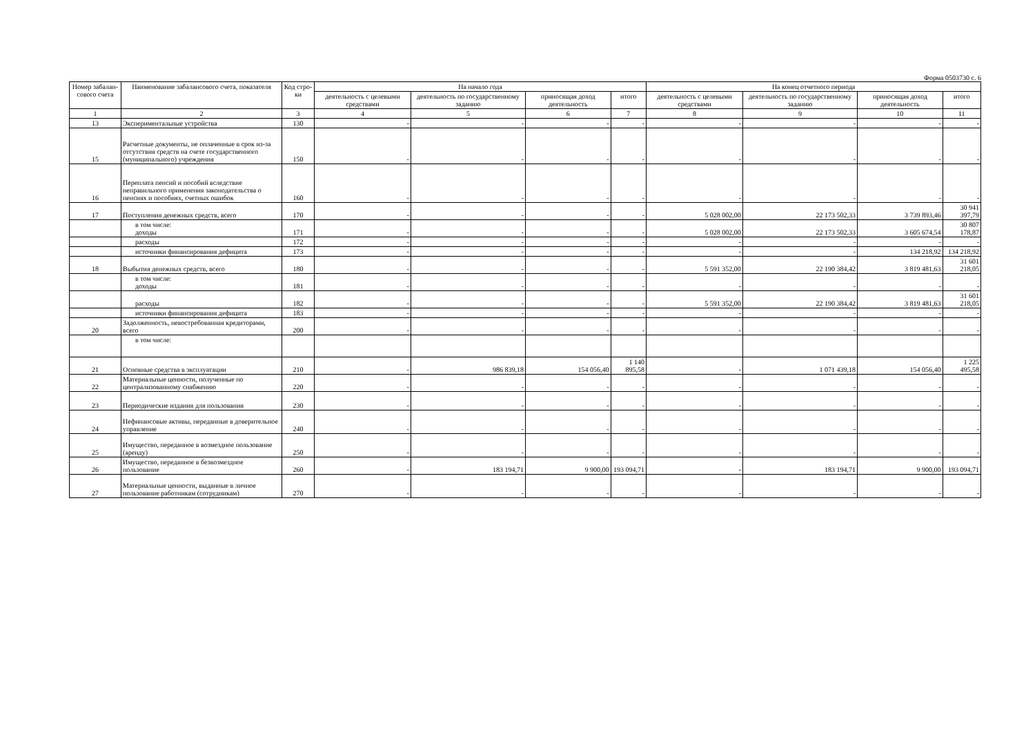Форма 0503730 с. 6
| Номер забалан-сового счета | Наименование забалансового счета, показателя | Код стро-ки | На начало года | | | | На конец отчетного периода | | | |
| --- | --- | --- | --- | --- | --- | --- | --- | --- | --- | --- |
| | | | деятельность с целевыми средствами | деятельность по государственному заданию | приносящая доход деятельность | итого | деятельность с целевыми средствами | деятельность по государственному заданию | приносящая доход деятельность | итого |
| 1 | 2 | 3 | 4 | 5 | 6 | 7 | 8 | 9 | 10 | 11 |
| 13 | Экспериментальные устройства | 130 | - | - | - | - | - | - | - | - |
| 15 | Расчетные документы, не оплаченные в срок из-за отсутствия средств на счете государственного (муниципального) учреждения | 150 | - | - | - | - | - | - | - | - |
| 16 | Переплата пенсий и пособий вследствие неправильного применения законодательства о пенсиях и пособиях, счетных ошибок | 160 | - | - | - | - | - | - | - | - |
| 17 | Поступления денежных средств, всего | 170 | - | - | - | - | 5 028 002,00 | 22 173 502,33 | 3 739 893,46 | 30 941 397,79 |
| | в том числе: доходы | 171 | - | - | - | - | 5 028 002,00 | 22 173 502,33 | 3 605 674,54 | 30 807 178,87 |
| | расходы | 172 | - | - | - | - | - | - | - | - |
| | источники финансирования дефицита | 173 | - | - | - | - | - | - | 134 218,92 | 134 218,92 |
| 18 | Выбытия денежных средств, всего | 180 | - | - | - | - | 5 591 352,00 | 22 190 384,42 | 3 819 481,63 | 31 601 218,05 |
| | в том числе: доходы | 181 | - | - | - | - | - | - | - | - |
| | расходы | 182 | - | - | - | - | 5 591 352,00 | 22 190 384,42 | 3 819 481,63 | 31 601 218,05 |
| | источники финансирования дефицита | 183 | - | - | - | - | - | - | - | - |
| 20 | Задолженность, невостребованная кредиторами, всего | 200 | - | - | - | - | - | - | - | - |
| | в том числе: | | | | | | | | | |
| 21 | Основные средства в эксплуатации | 210 | - | 986 839,18 | 154 056,40 | 1 140 895,58 | - | 1 071 439,18 | 154 056,40 | 1 225 495,58 |
| 22 | Материальные ценности, полученные по централизованному снабжению | 220 | - | - | - | - | - | - | - | - |
| 23 | Периодические издания для пользования | 230 | - | - | - | - | - | - | - | - |
| 24 | Нефинансовые активы, переданные в доверительное управление | 240 | - | - | - | - | - | - | - | - |
| 25 | Имущество, переданное в возмездное пользование (аренду) | 250 | - | - | - | - | - | - | - | - |
| 26 | Имущество, переданное в безвозмездное пользование | 260 | - | 183 194,71 | 9 900,00 | 193 094,71 | - | 183 194,71 | 9 900,00 | 193 094,71 |
| 27 | Материальные ценности, выданные в личное пользование работникам (сотрудникам) | 270 | - | - | - | - | - | - | - | - |